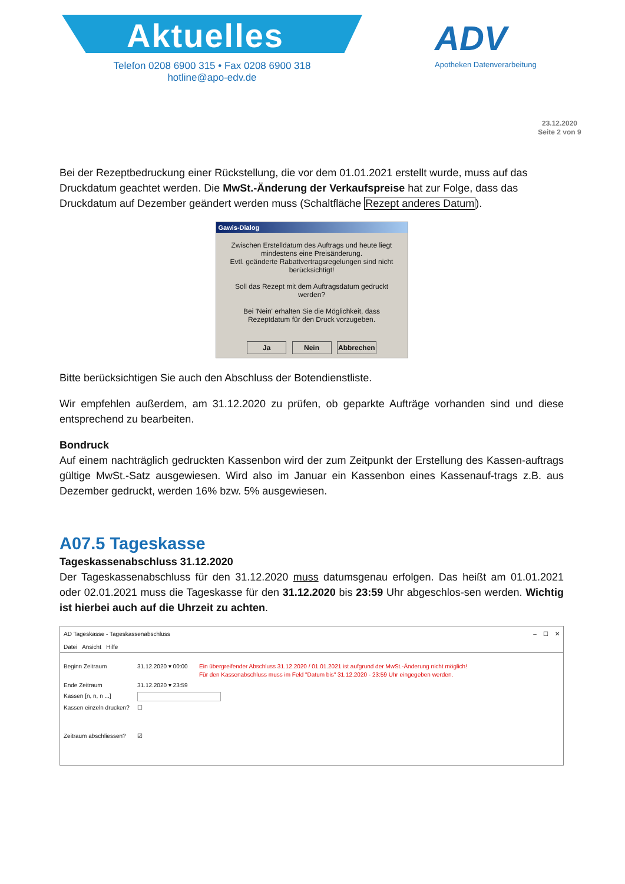Aktuelles
Telefon 0208 6900 315 • Fax 0208 6900 318
hotline@apo-edv.de
ADV
Apotheken Datenverarbeitung
23.12.2020
Seite 2 von 9
Bei der Rezeptbedruckung einer Rückstellung, die vor dem 01.01.2021 erstellt wurde, muss auf das Druckdatum geachtet werden. Die MwSt.-Änderung der Verkaufspreise hat zur Folge, dass das Druckdatum auf Dezember geändert werden muss (Schaltfläche Rezept anderes Datum).
Gawis-Dialog
Zwischen Erstelldatum des Auftrags und heute liegt mindestens eine Preisänderung.
Evtl. geänderte Rabattvertragsregelungen sind nicht berücksichtigt!
Soll das Rezept mit dem Auftragsdatum gedruckt werden?
Bei 'Nein' erhalten Sie die Möglichkeit, dass Rezeptdatum für den Druck vorzugeben.
Ja Nein Abbrechen
Bitte berücksichtigen Sie auch den Abschluss der Botendienstliste.
Wir empfehlen außerdem, am 31.12.2020 zu prüfen, ob geparkte Aufträge vorhanden sind und diese entsprechend zu bearbeiten.
Bondruck
Auf einem nachträglich gedruckten Kassenbon wird der zum Zeitpunkt der Erstellung des Kassen-auftrags gültige MwSt.-Satz ausgewiesen. Wird also im Januar ein Kassenbon eines Kassenauf-trags z.B. aus Dezember gedruckt, werden 16% bzw. 5% ausgewiesen.
A07.5 Tageskasse
Tageskassenabschluss 31.12.2020
Der Tageskassenabschluss für den 31.12.2020 muss datumsgenau erfolgen. Das heißt am 01.01.2021 oder 02.01.2021 muss die Tageskasse für den 31.12.2020 bis 23:59 Uhr abgeschlos-sen werden. Wichtig ist hierbei auch auf die Uhrzeit zu achten.
AD Tageskasse - Tageskassenabschluss – ☐ ✕
Datei Ansicht Hilfe
Beginn Zeitraum 31.12.2020 ▾ 00:00 Ein übergreifender Abschluss 31.12.2020 / 01.01.2021 ist aufgrund der MwSt.-Änderung nicht möglich!
Für den Kassenabschluss muss im Feld "Datum bis" 31.12.2020 - 23:59 Uhr eingegeben werden.
Ende Zeitraum 31.12.2020 ▾ 23:59
Kassen [n, n, n ...]
Kassen einzeln drucken? ☐
Zeitraum abschliessen? ☑